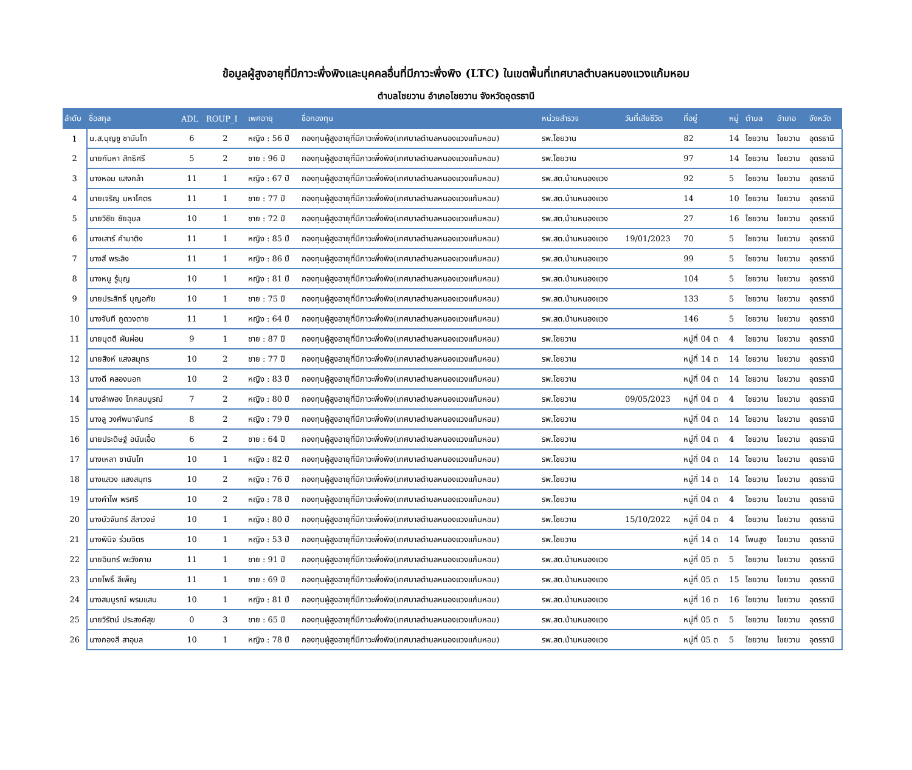ข้อมูลผู้สูงอายุที่มีภาวะพึ่งพิงและบุคคลอื่นที่มีภาวะพึ่งพิง (LTC) ในเขตพื้นที่เทศบาลตำบลหนองแวงแก้มหอม
ตำบลไชยวาน อำเภอไชยวาน จังหวัดอุดรธานี
| ลำดับ | ชื่อสกุล | ADL | ROUP_I | เพศอายุ | ชื่อกองทุน | หน่วยสำรวจ | วันที่เสียชีวิต | ที่อยู่ | หมู่ | ตำบล | อำเภอ | จังหวัด |
| --- | --- | --- | --- | --- | --- | --- | --- | --- | --- | --- | --- | --- |
| 1 | น.ส.บุญชู ชานันโท | 6 | 2 | หญิง : 56 ปี | กองทุนผู้สูงอายุที่มีภาวะพึ่งพิง(เทศบาลตำบลหนองแวงแก้มหอม) | รพ.ไชยวาน | | 82 | 14 | ไชยวาน | ไชยวาน | อุดรธานี |
| 2 | นายกันหา สิทธิศรี | 5 | 2 | ชาย : 96 ปี | กองทุนผู้สูงอายุที่มีภาวะพึ่งพิง(เทศบาลตำบลหนองแวงแก้มหอม) | รพ.ไชยวาน | | 97 | 14 | ไชยวาน | ไชยวาน | อุดรธานี |
| 3 | นางหอม แสงกล้า | 11 | 1 | หญิง : 67 ปี | กองทุนผู้สูงอายุที่มีภาวะพึ่งพิง(เทศบาลตำบลหนองแวงแก้มหอม) | รพ.สต.บ้านหนองแวง | | 92 | 5 | ไชยวาน | ไชยวาน | อุดรธานี |
| 4 | นายเจริญ มหาโคตร | 11 | 1 | ชาย : 77 ปี | กองทุนผู้สูงอายุที่มีภาวะพึ่งพิง(เทศบาลตำบลหนองแวงแก้มหอม) | รพ.สต.บ้านหนองแวง | | 14 | 10 | ไชยวาน | ไชยวาน | อุดรธานี |
| 5 | นายวิชัย ชัยอุบล | 10 | 1 | ชาย : 72 ปี | กองทุนผู้สูงอายุที่มีภาวะพึ่งพิง(เทศบาลตำบลหนองแวงแก้มหอม) | รพ.สต.บ้านหนองแวง | | 27 | 16 | ไชยวาน | ไชยวาน | อุดรธานี |
| 6 | นางเสาร์ คำมาติง | 11 | 1 | หญิง : 85 ปี | กองทุนผู้สูงอายุที่มีภาวะพึ่งพิง(เทศบาลตำบลหนองแวงแก้มหอม) | รพ.สต.บ้านหนองแวง | 19/01/2023 | 70 | 5 | ไชยวาน | ไชยวาน | อุดรธานี |
| 7 | นางสี พระลิง | 11 | 1 | หญิง : 86 ปี | กองทุนผู้สูงอายุที่มีภาวะพึ่งพิง(เทศบาลตำบลหนองแวงแก้มหอม) | รพ.สต.บ้านหนองแวง | | 99 | 5 | ไชยวาน | ไชยวาน | อุดรธานี |
| 8 | นางหนู รู้บุญ | 10 | 1 | หญิง : 81 ปี | กองทุนผู้สูงอายุที่มีภาวะพึ่งพิง(เทศบาลตำบลหนองแวงแก้มหอม) | รพ.สต.บ้านหนองแวง | | 104 | 5 | ไชยวาน | ไชยวาน | อุดรธานี |
| 9 | นายประสิทธิ์ บุญอภัย | 10 | 1 | ชาย : 75 ปี | กองทุนผู้สูงอายุที่มีภาวะพึ่งพิง(เทศบาลตำบลหนองแวงแก้มหอม) | รพ.สต.บ้านหนองแวง | | 133 | 5 | ไชยวาน | ไชยวาน | อุดรธานี |
| 10 | นางจันที ภูดวงดาย | 11 | 1 | หญิง : 64 ปี | กองทุนผู้สูงอายุที่มีภาวะพึ่งพิง(เทศบาลตำบลหนองแวงแก้มหอม) | รพ.สต.บ้านหนองแวง | | 146 | 5 | ไชยวาน | ไชยวาน | อุดรธานี |
| 11 | นายบุดดี ผันผ่อน | 9 | 1 | ชาย : 87 ปี | กองทุนผู้สูงอายุที่มีภาวะพึ่งพิง(เทศบาลตำบลหนองแวงแก้มหอม) | รพ.ไชยวาน | | หมู่ที่ 04 ต | 4 | ไชยวาน | ไชยวาน | อุดรธานี |
| 12 | นายสิงห์ แสงสมุทร | 10 | 2 | ชาย : 77 ปี | กองทุนผู้สูงอายุที่มีภาวะพึ่งพิง(เทศบาลตำบลหนองแวงแก้มหอม) | รพ.ไชยวาน | | หมู่ที่ 14 ต | 14 | ไชยวาน | ไชยวาน | อุดรธานี |
| 13 | นางดี คลองนอก | 10 | 2 | หญิง : 83 ปี | กองทุนผู้สูงอายุที่มีภาวะพึ่งพิง(เทศบาลตำบลหนองแวงแก้มหอม) | รพ.ไชยวาน | | หมู่ที่ 04 ต | 14 | ไชยวาน | ไชยวาน | อุดรธานี |
| 14 | นางลำพอง โภคสมบูรณ์ | 7 | 2 | หญิง : 80 ปี | กองทุนผู้สูงอายุที่มีภาวะพึ่งพิง(เทศบาลตำบลหนองแวงแก้มหอม) | รพ.ไชยวาน | 09/05/2023 | หมู่ที่ 04 ต | 4 | ไชยวาน | ไชยวาน | อุดรธานี |
| 15 | นางลู วงศ์พนาจันทร์ | 8 | 2 | หญิง : 79 ปี | กองทุนผู้สูงอายุที่มีภาวะพึ่งพิง(เทศบาลตำบลหนองแวงแก้มหอม) | รพ.ไชยวาน | | หมู่ที่ 04 ต | 14 | ไชยวาน | ไชยวาน | อุดรธานี |
| 16 | นายประดิษฐ์ อนันเอื้อ | 6 | 2 | ชาย : 64 ปี | กองทุนผู้สูงอายุที่มีภาวะพึ่งพิง(เทศบาลตำบลหนองแวงแก้มหอม) | รพ.ไชยวาน | | หมู่ที่ 04 ต | 4 | ไชยวาน | ไชยวาน | อุดรธานี |
| 17 | นางเหลา ชานันโท | 10 | 1 | หญิง : 82 ปี | กองทุนผู้สูงอายุที่มีภาวะพึ่งพิง(เทศบาลตำบลหนองแวงแก้มหอม) | รพ.ไชยวาน | | หมู่ที่ 04 ต | 14 | ไชยวาน | ไชยวาน | อุดรธานี |
| 18 | นางแสวง แสงสมุทร | 10 | 2 | หญิง : 76 ปี | กองทุนผู้สูงอายุที่มีภาวะพึ่งพิง(เทศบาลตำบลหนองแวงแก้มหอม) | รพ.ไชยวาน | | หมู่ที่ 14 ต | 14 | ไชยวาน | ไชยวาน | อุดรธานี |
| 19 | นางคำไพ พรศรี | 10 | 2 | หญิง : 78 ปี | กองทุนผู้สูงอายุที่มีภาวะพึ่งพิง(เทศบาลตำบลหนองแวงแก้มหอม) | รพ.ไชยวาน | | หมู่ที่ 04 ต | 4 | ไชยวาน | ไชยวาน | อุดรธานี |
| 20 | นางบัวจันทร์ สีลาวงษ์ | 10 | 1 | หญิง : 80 ปี | กองทุนผู้สูงอายุที่มีภาวะพึ่งพิง(เทศบาลตำบลหนองแวงแก้มหอม) | รพ.ไชยวาน | 15/10/2022 | หมู่ที่ 04 ต | 4 | ไชยวาน | ไชยวาน | อุดรธานี |
| 21 | นางพินิจ ร่วมจิตร | 10 | 1 | หญิง : 53 ปี | กองทุนผู้สูงอายุที่มีภาวะพึ่งพิง(เทศบาลตำบลหนองแวงแก้มหอม) | รพ.ไชยวาน | | หมู่ที่ 14 ต | 14 | โพนสูง | ไชยวาน | อุดรธานี |
| 22 | นายอินทร์ พะวังคาม | 11 | 1 | ชาย : 91 ปี | กองทุนผู้สูงอายุที่มีภาวะพึ่งพิง(เทศบาลตำบลหนองแวงแก้มหอม) | รพ.สต.บ้านหนองแวง | | หมู่ที่ 05 ต | 5 | ไชยวาน | ไชยวาน | อุดรธานี |
| 23 | นายโพธิ์ ลีเพ็ญ | 11 | 1 | ชาย : 69 ปี | กองทุนผู้สูงอายุที่มีภาวะพึ่งพิง(เทศบาลตำบลหนองแวงแก้มหอม) | รพ.สต.บ้านหนองแวง | | หมู่ที่ 05 ต | 15 | ไชยวาน | ไชยวาน | อุดรธานี |
| 24 | นางสมบูรณ์ พรมแสน | 10 | 1 | หญิง : 81 ปี | กองทุนผู้สูงอายุที่มีภาวะพึ่งพิง(เทศบาลตำบลหนองแวงแก้มหอม) | รพ.สต.บ้านหนองแวง | | หมู่ที่ 16 ต | 16 | ไชยวาน | ไชยวาน | อุดรธานี |
| 25 | นายวิรัตน์ ประสงค์สุข | 0 | 3 | ชาย : 65 ปี | กองทุนผู้สูงอายุที่มีภาวะพึ่งพิง(เทศบาลตำบลหนองแวงแก้มหอม) | รพ.สต.บ้านหนองแวง | | หมู่ที่ 05 ต | 5 | ไชยวาน | ไชยวาน | อุดรธานี |
| 26 | นางกองสี สาอุบล | 10 | 1 | หญิง : 78 ปี | กองทุนผู้สูงอายุที่มีภาวะพึ่งพิง(เทศบาลตำบลหนองแวงแก้มหอม) | รพ.สต.บ้านหนองแวง | | หมู่ที่ 05 ต | 5 | ไชยวาน | ไชยวาน | อุดรธานี |